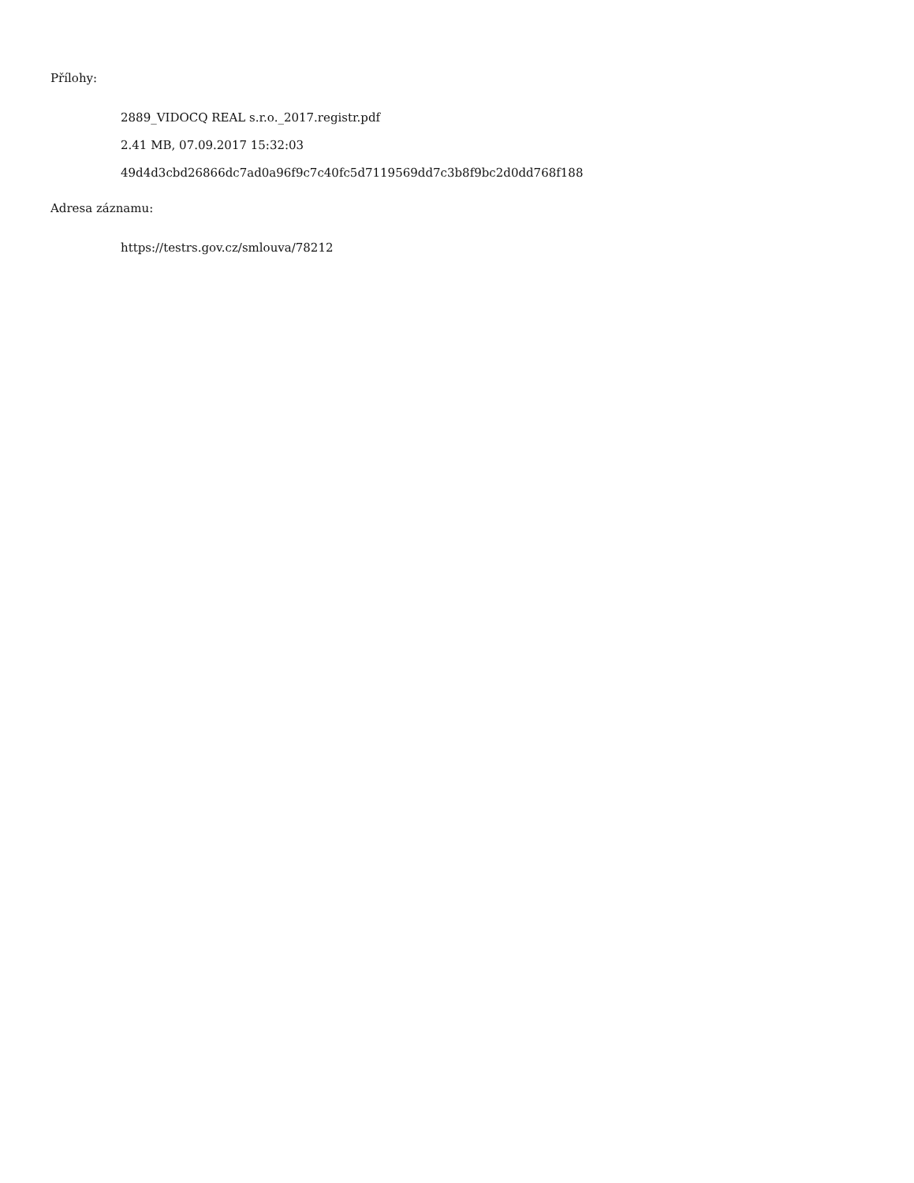Přílohy:
2889_VIDOCQ REAL s.r.o._2017.registr.pdf
2.41 MB, 07.09.2017 15:32:03
49d4d3cbd26866dc7ad0a96f9c7c40fc5d7119569dd7c3b8f9bc2d0dd768f188
Adresa záznamu:
https://testrs.gov.cz/smlouva/78212